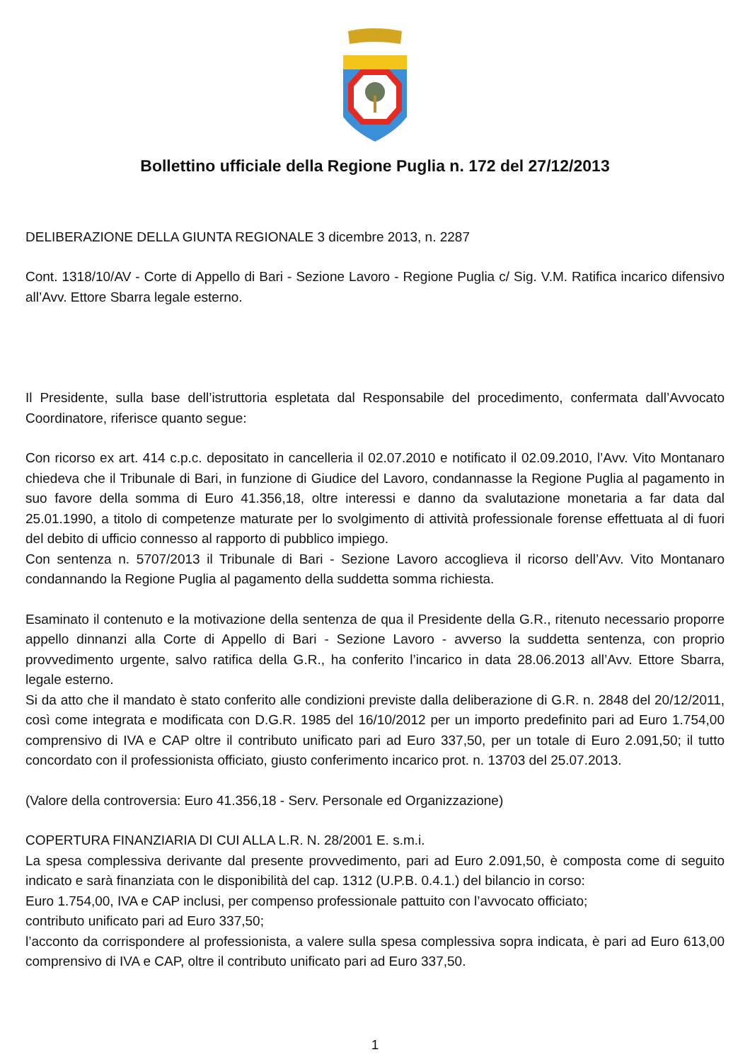Bollettino ufficiale della Regione Puglia n. 172 del 27/12/2013
DELIBERAZIONE DELLA GIUNTA REGIONALE 3 dicembre 2013, n. 2287
Cont. 1318/10/AV - Corte di Appello di Bari - Sezione Lavoro - Regione Puglia c/ Sig. V.M. Ratifica incarico difensivo all’Avv. Ettore Sbarra legale esterno.
Il Presidente, sulla base dell’istruttoria espletata dal Responsabile del procedimento, confermata dall’Avvocato Coordinatore, riferisce quanto segue:
Con ricorso ex art. 414 c.p.c. depositato in cancelleria il 02.07.2010 e notificato il 02.09.2010, l’Avv. Vito Montanaro chiedeva che il Tribunale di Bari, in funzione di Giudice del Lavoro, condannasse la Regione Puglia al pagamento in suo favore della somma di Euro 41.356,18, oltre interessi e danno da svalutazione monetaria a far data dal 25.01.1990, a titolo di competenze maturate per lo svolgimento di attività professionale forense effettuata al di fuori del debito di ufficio connesso al rapporto di pubblico impiego.
Con sentenza n. 5707/2013 il Tribunale di Bari - Sezione Lavoro accoglieva il ricorso dell’Avv. Vito Montanaro condannando la Regione Puglia al pagamento della suddetta somma richiesta.
Esaminato il contenuto e la motivazione della sentenza de qua il Presidente della G.R., ritenuto necessario proporre appello dinnanzi alla Corte di Appello di Bari - Sezione Lavoro - avverso la suddetta sentenza, con proprio provvedimento urgente, salvo ratifica della G.R., ha conferito l’incarico in data 28.06.2013 all’Avv. Ettore Sbarra, legale esterno.
Si da atto che il mandato è stato conferito alle condizioni previste dalla deliberazione di G.R. n. 2848 del 20/12/2011, così come integrata e modificata con D.G.R. 1985 del 16/10/2012 per un importo predefinito pari ad Euro 1.754,00 comprensivo di IVA e CAP oltre il contributo unificato pari ad Euro 337,50, per un totale di Euro 2.091,50; il tutto concordato con il professionista officiato, giusto conferimento incarico prot. n. 13703 del 25.07.2013.
(Valore della controversia: Euro 41.356,18 - Serv. Personale ed Organizzazione)
COPERTURA FINANZIARIA DI CUI ALLA L.R. N. 28/2001 E. s.m.i.
La spesa complessiva derivante dal presente provvedimento, pari ad Euro 2.091,50, è composta come di seguito indicato e sarà finanziata con le disponibilità del cap. 1312 (U.P.B. 0.4.1.) del bilancio in corso:
Euro 1.754,00, IVA e CAP inclusi, per compenso professionale pattuito con l’avvocato officiato;
contributo unificato pari ad Euro 337,50;
l’acconto da corrispondere al professionista, a valere sulla spesa complessiva sopra indicata, è pari ad Euro 613,00 comprensivo di IVA e CAP, oltre il contributo unificato pari ad Euro 337,50.
1